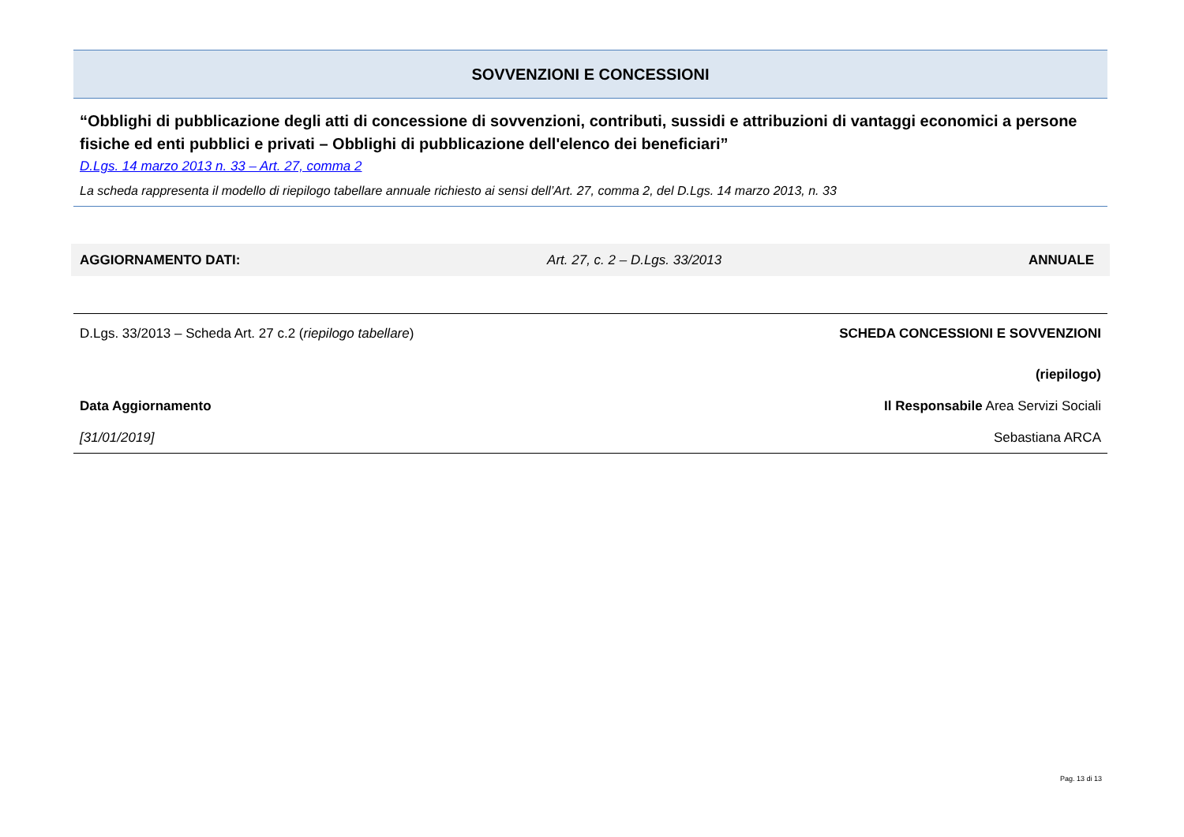SOVVENZIONI E CONCESSIONI
“Obblighi di pubblicazione degli atti di concessione di sovvenzioni, contributi, sussidi e attribuzioni di vantaggi economici a persone fisiche ed enti pubblici e privati – Obblighi di pubblicazione dell'elenco dei beneficiari”
D.Lgs. 14 marzo 2013 n. 33 – Art. 27, comma 2
La scheda rappresenta il modello di riepilogo tabellare annuale richiesto ai sensi dell’Art. 27, comma 2, del D.Lgs. 14 marzo 2013, n. 33
AGGIORNAMENTO DATI: Art. 27, c. 2 – D.Lgs. 33/2013 ANNUALE
D.Lgs. 33/2013 – Scheda Art. 27 c.2 (riepilogo tabellare) SCHEDA CONCESSIONI E SOVVENZIONI
(riepilogo)
Data Aggiornamento Il Responsabile Area Servizi Sociali
[31/01/2019] Sebastiana ARCA
Pag. 13 di 13